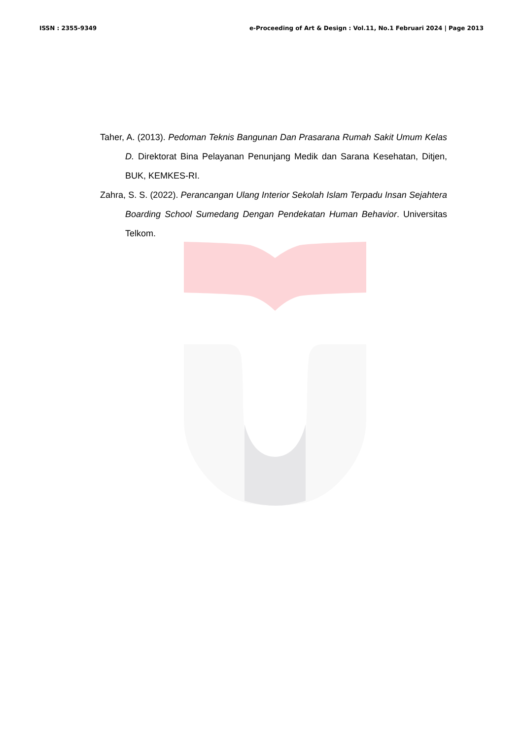ISSN : 2355-9349 e-Proceeding of Art & Design : Vol.11, No.1 Februari 2024 | Page 2013
Taher, A. (2013). Pedoman Teknis Bangunan Dan Prasarana Rumah Sakit Umum Kelas D. Direktorat Bina Pelayanan Penunjang Medik dan Sarana Kesehatan, Ditjen, BUK, KEMKES-RI.
Zahra, S. S. (2022). Perancangan Ulang Interior Sekolah Islam Terpadu Insan Sejahtera Boarding School Sumedang Dengan Pendekatan Human Behavior. Universitas Telkom.